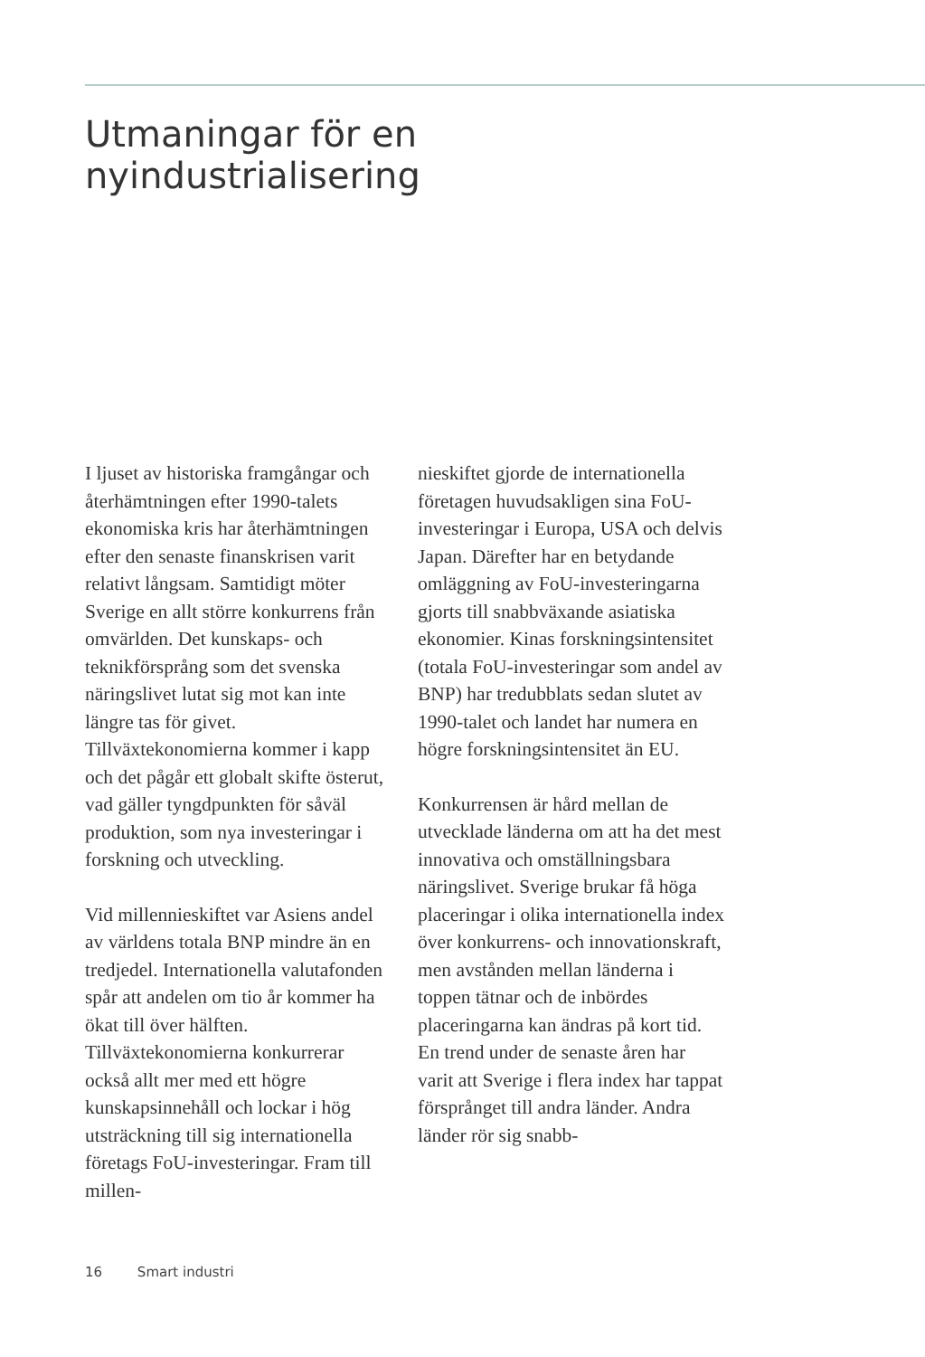Utmaningar för en
nyindustrialisering
I ljuset av historiska framgångar och återhämtningen efter 1990-talets ekonomiska kris har återhämtningen efter den senaste finanskrisen varit relativt långsam. Samtidigt möter Sverige en allt större konkurrens från omvärlden. Det kunskaps- och teknikförsprång som det svenska näringslivet lutat sig mot kan inte längre tas för givet. Tillväxtekonomierna kommer i kapp och det pågår ett globalt skifte österut, vad gäller tyngdpunkten för såväl produktion, som nya investeringar i forskning och utveckling.
Vid millennieskiftet var Asiens andel av världens totala BNP mindre än en tredjedel. Internationella valutafonden spår att andelen om tio år kommer ha ökat till över hälften. Tillväxtekonomierna konkurrerar också allt mer med ett högre kunskapsinnehåll och lockar i hög utsträckning till sig internationella företags FoU-investeringar. Fram till millen-
nieskiftet gjorde de internationella företagen huvudsakligen sina FoU-investeringar i Europa, USA och delvis Japan. Därefter har en betydande omläggning av FoU-investeringarna gjorts till snabbväxande asiatiska ekonomier. Kinas forskningsintensitet (totala FoU-investeringar som andel av BNP) har tredubblats sedan slutet av 1990-talet och landet har numera en högre forskningsintensitet än EU.
Konkurrensen är hård mellan de utvecklade länderna om att ha det mest innovativa och omställningsbara näringslivet. Sverige brukar få höga placeringar i olika internationella index över konkurrens- och innovationskraft, men avstånden mellan länderna i toppen tätnar och de inbördes placeringarna kan ändras på kort tid. En trend under de senaste åren har varit att Sverige i flera index har tappat försprånget till andra länder. Andra länder rör sig snabb-
16 Smart industri